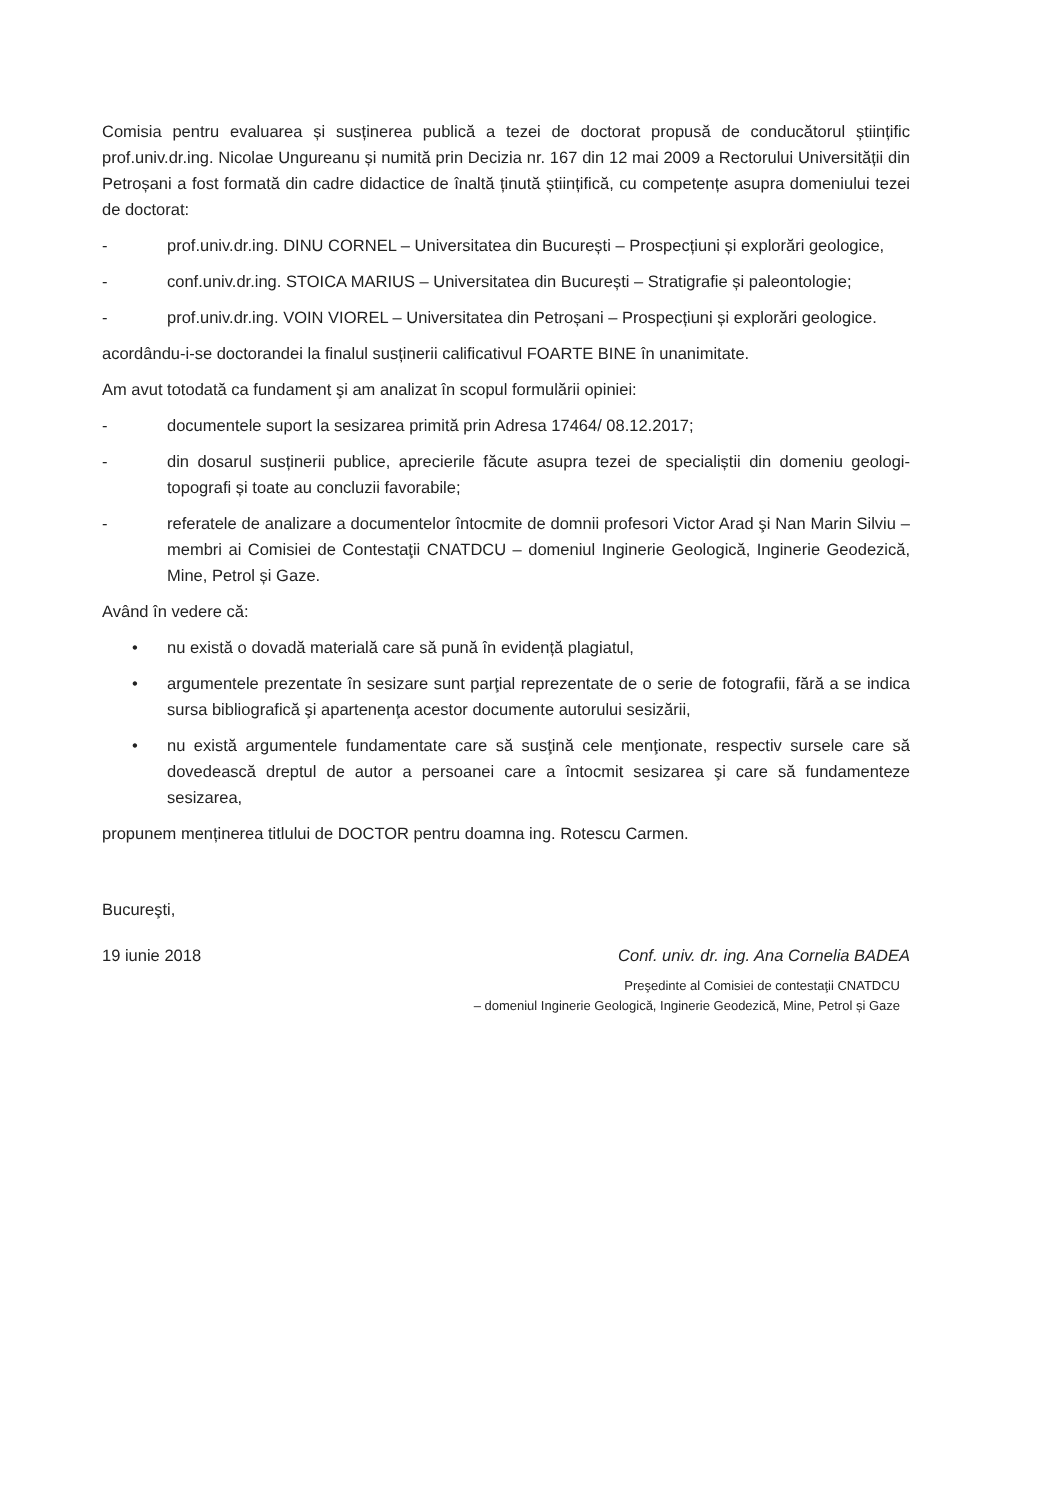Comisia pentru evaluarea și susținerea publică a tezei de doctorat propusă de conducătorul științific prof.univ.dr.ing. Nicolae Ungureanu și numită prin Decizia nr. 167 din 12 mai 2009 a Rectorului Universității din Petroșani a fost formată din cadre didactice de înaltă ținută științifică, cu competențe asupra domeniului tezei de doctorat:
- prof.univ.dr.ing. DINU CORNEL – Universitatea din București – Prospecțiuni și explorări geologice,
- conf.univ.dr.ing. STOICA MARIUS – Universitatea din București – Stratigrafie și paleontologie;
- prof.univ.dr.ing. VOIN VIOREL – Universitatea din Petroșani – Prospecțiuni și explorări geologice.
acordându-i-se doctorandei la finalul susținerii calificativul FOARTE BINE în unanimitate.
Am avut totodată ca fundament şi am analizat în scopul formulării opiniei:
- documentele suport la sesizarea primită prin Adresa 17464/ 08.12.2017;
- din dosarul susținerii publice, aprecierile făcute asupra tezei de specialiștii din domeniu geologi-topografi și toate au concluzii favorabile;
- referatele de analizare a documentelor întocmite de domnii profesori Victor Arad şi Nan Marin Silviu – membri ai Comisiei de Contestaţii CNATDCU – domeniul Inginerie Geologică, Inginerie Geodezică, Mine, Petrol și Gaze.
Având în vedere că:
• nu există o dovadă materială care să pună în evidență plagiatul,
• argumentele prezentate în sesizare sunt parţial reprezentate de o serie de fotografii, fără a se indica sursa bibliografică şi apartenenţa acestor documente autorului sesizării,
• nu există argumentele fundamentate care să susţină cele menţionate, respectiv sursele care să dovedească dreptul de autor a persoanei care a întocmit sesizarea şi care să fundamenteze sesizarea,
propunem menținerea titlului de DOCTOR pentru doamna ing. Rotescu Carmen.
Bucureşti,
19 iunie 2018 Conf. univ. dr. ing. Ana Cornelia BADEA
Preşedinte al Comisiei de contestaţii CNATDCU
– domeniul Inginerie Geologică, Inginerie Geodezică, Mine, Petrol și Gaze